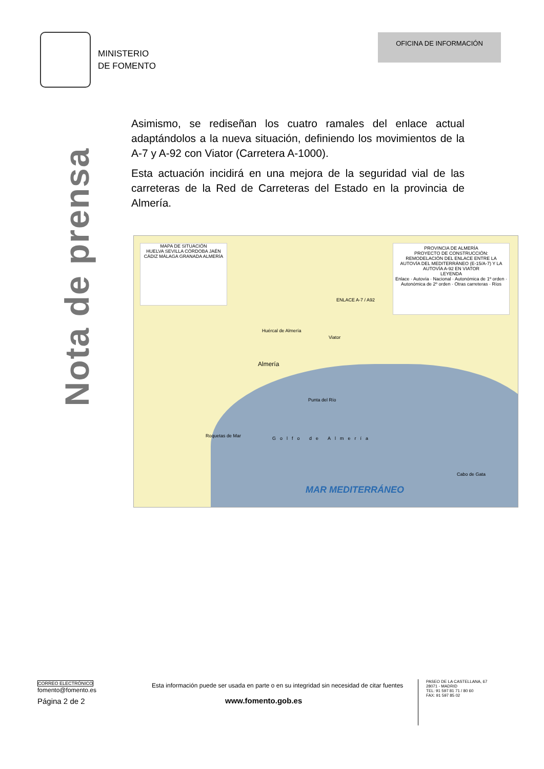MINISTERIO
DE FOMENTO
OFICINA DE INFORMACIÓN
Nota de prensa
Asimismo, se rediseñan los cuatro ramales del enlace actual adaptándolos a la nueva situación, definiendo los movimientos de la A-7 y A-92 con Viator (Carretera A-1000).
Esta actuación incidirá en una mejora de la seguridad vial de las carreteras de la Red de Carreteras del Estado en la provincia de Almería.
MAPA DE SITUACIÓN
HUELVA SEVILLA CÓRDOBA JAÉN CÁDIZ MÁLAGA GRANADA ALMERÍA
PROVINCIA DE ALMERÍA
PROYECTO DE CONSTRUCCIÓN: REMODELACIÓN DEL ENLACE ENTRE LA AUTOVÍA DEL MEDITERRÁNEO (E-15/A-7) Y LA AUTOVÍA A-92 EN VIATOR
LEYENDA
Enlace · Autovía · Nacional · Autonómica de 1º orden · Autonómica de 2º orden · Otras carreteras · Ríos
ENLACE A-7 / A92
Huércal de Almería
Viator
Almería
Punta del Río
Roquetas de Mar Golfo de Almería
Cabo de Gata
MAR MEDITERRÁNEO
CORREO ELECTRÓNICO
fomento@fomento.es
Página 2 de 2
Esta información puede ser usada en parte o en su integridad sin necesidad de citar fuentes
www.fomento.gob.es
PASEO DE LA CASTELLANA, 67
28071 - MADRID
TEL: 91 597 81 71 / 80 60
FAX: 91 597 85 02